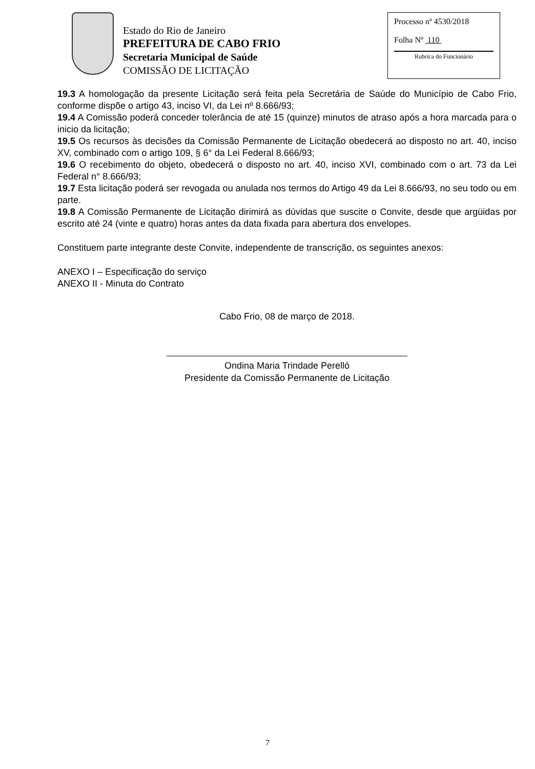Estado do Rio de Janeiro
PREFEITURA DE CABO FRIO
Secretaria Municipal de Saúde
COMISSÃO DE LICITAÇÃO
Processo nº 4530/2018
Folha Nº 110
Rubrica do Funcionário
19.3 A homologação da presente Licitação será feita pela Secretária de Saúde do Município de Cabo Frio, conforme dispõe o artigo 43, inciso VI, da Lei nº 8.666/93;
19.4 A Comissão poderá conceder tolerância de até 15 (quinze) minutos de atraso após a hora marcada para o inicio da licitação;
19.5 Os recursos às decisões da Comissão Permanente de Licitação obedecerá ao disposto no art. 40, inciso XV, combinado com o artigo 109, § 6° da Lei Federal 8.666/93;
19.6 O recebimento do objeto, obedecerá o disposto no art. 40, inciso XVI, combinado com o art. 73 da Lei Federal n° 8.666/93;
19.7 Esta licitação poderá ser revogada ou anulada nos termos do Artigo 49 da Lei 8.666/93, no seu todo ou em parte.
19.8 A Comissão Permanente de Licitação dirimirá as dúvidas que suscite o Convite, desde que argüidas por escrito até 24 (vinte e quatro) horas antes da data fixada para abertura dos envelopes.
Constituem parte integrante deste Convite, independente de transcrição, os seguintes anexos:
ANEXO I – Especificação do serviço
ANEXO II - Minuta do Contrato
Cabo Frio, 08 de março de 2018.
Ondina Maria Trindade Perelló
Presidente da Comissão Permanente de Licitação
7